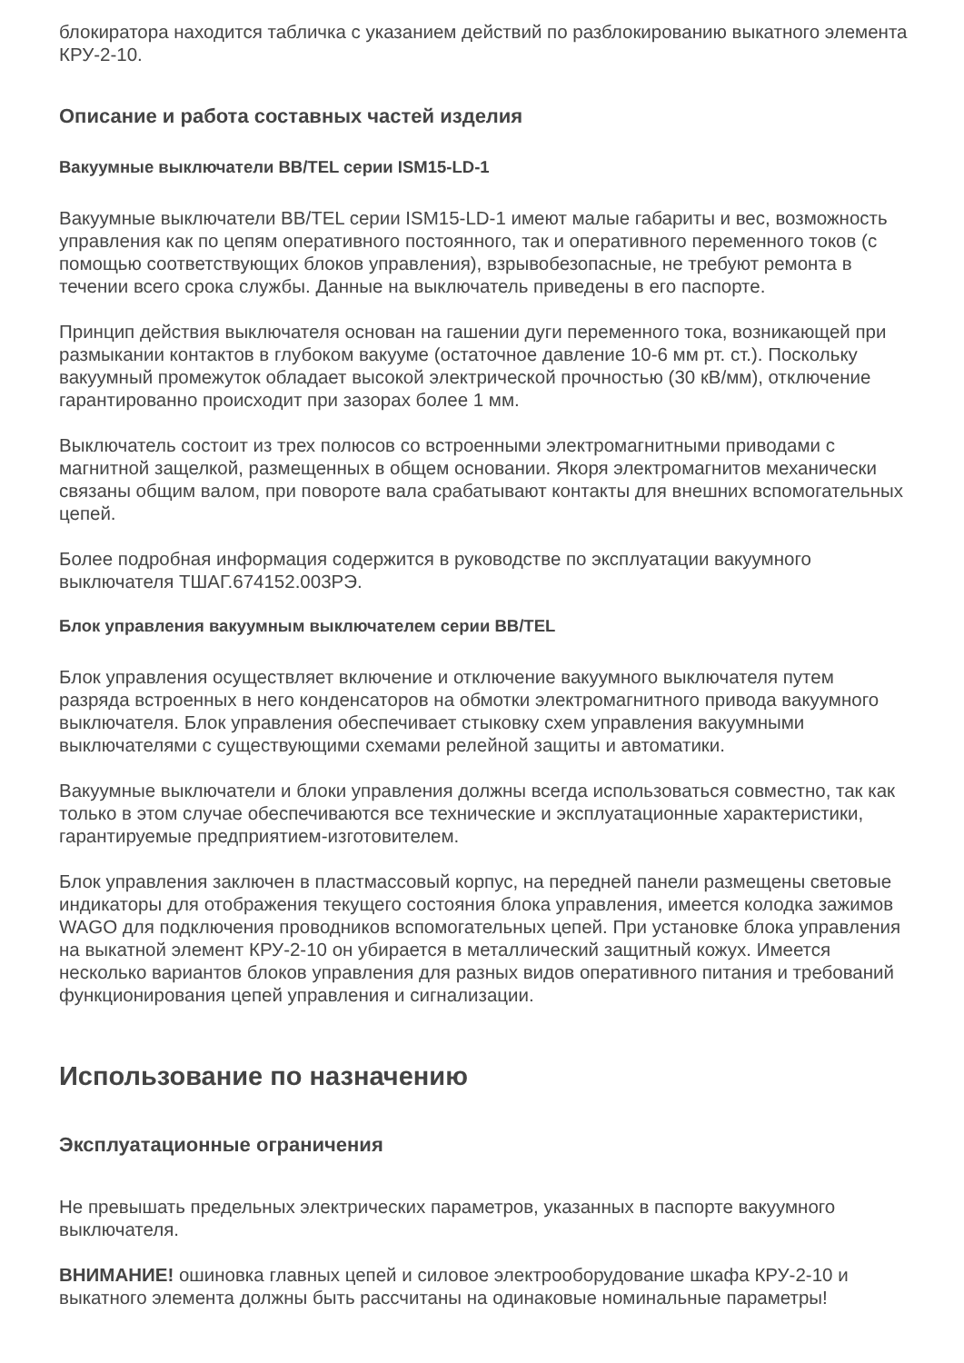блокиратора находится табличка с указанием действий по разблокированию выкатного элемента КРУ-2-10.
Описание и работа составных частей изделия
Вакуумные выключатели BB/TEL серии ISM15-LD-1
Вакуумные выключатели BB/TEL серии ISM15-LD-1 имеют малые габариты и вес, возможность управления как по цепям оперативного постоянного, так и оперативного переменного токов (с помощью соответствующих блоков управления), взрывобезопасные, не требуют ремонта в течении всего срока службы. Данные на выключатель приведены в его паспорте.
Принцип действия выключателя основан на гашении дуги переменного тока, возникающей при размыкании контактов в глубоком вакууме (остаточное давление 10-6 мм рт. ст.). Поскольку вакуумный промежуток обладает высокой электрической прочностью (30 кВ/мм), отключение гарантированно происходит при зазорах более 1 мм.
Выключатель состоит из трех полюсов со встроенными электромагнитными приводами с магнитной защелкой, размещенных в общем основании. Якоря электромагнитов механически связаны общим валом, при повороте вала срабатывают контакты для внешних вспомогательных цепей.
Более подробная информация содержится в руководстве по эксплуатации вакуумного выключателя ТШАГ.674152.003РЭ.
Блок управления вакуумным выключателем серии BB/TEL
Блок управления осуществляет включение и отключение вакуумного выключателя путем разряда встроенных в него конденсаторов на обмотки электромагнитного привода вакуумного выключателя. Блок управления обеспечивает стыковку схем управления вакуумными выключателями с существующими схемами релейной защиты и автоматики.
Вакуумные выключатели и блоки управления должны всегда использоваться совместно, так как только в этом случае обеспечиваются все технические и эксплуатационные характеристики, гарантируемые предприятием-изготовителем.
Блок управления заключен в пластмассовый корпус, на передней панели размещены световые индикаторы для отображения текущего состояния блока управления, имеется колодка зажимов WAGO для подключения проводников вспомогательных цепей. При установке блока управления на выкатной элемент КРУ-2-10 он убирается в металлический защитный кожух. Имеется несколько вариантов блоков управления для разных видов оперативного питания и требований функционирования цепей управления и сигнализации.
Использование по назначению
Эксплуатационные ограничения
Не превышать предельных электрических параметров, указанных в паспорте вакуумного выключателя.
ВНИМАНИЕ! ошиновка главных цепей и силовое электрооборудование шкафа КРУ-2-10 и выкатного элемента должны быть рассчитаны на одинаковые номинальные параметры!